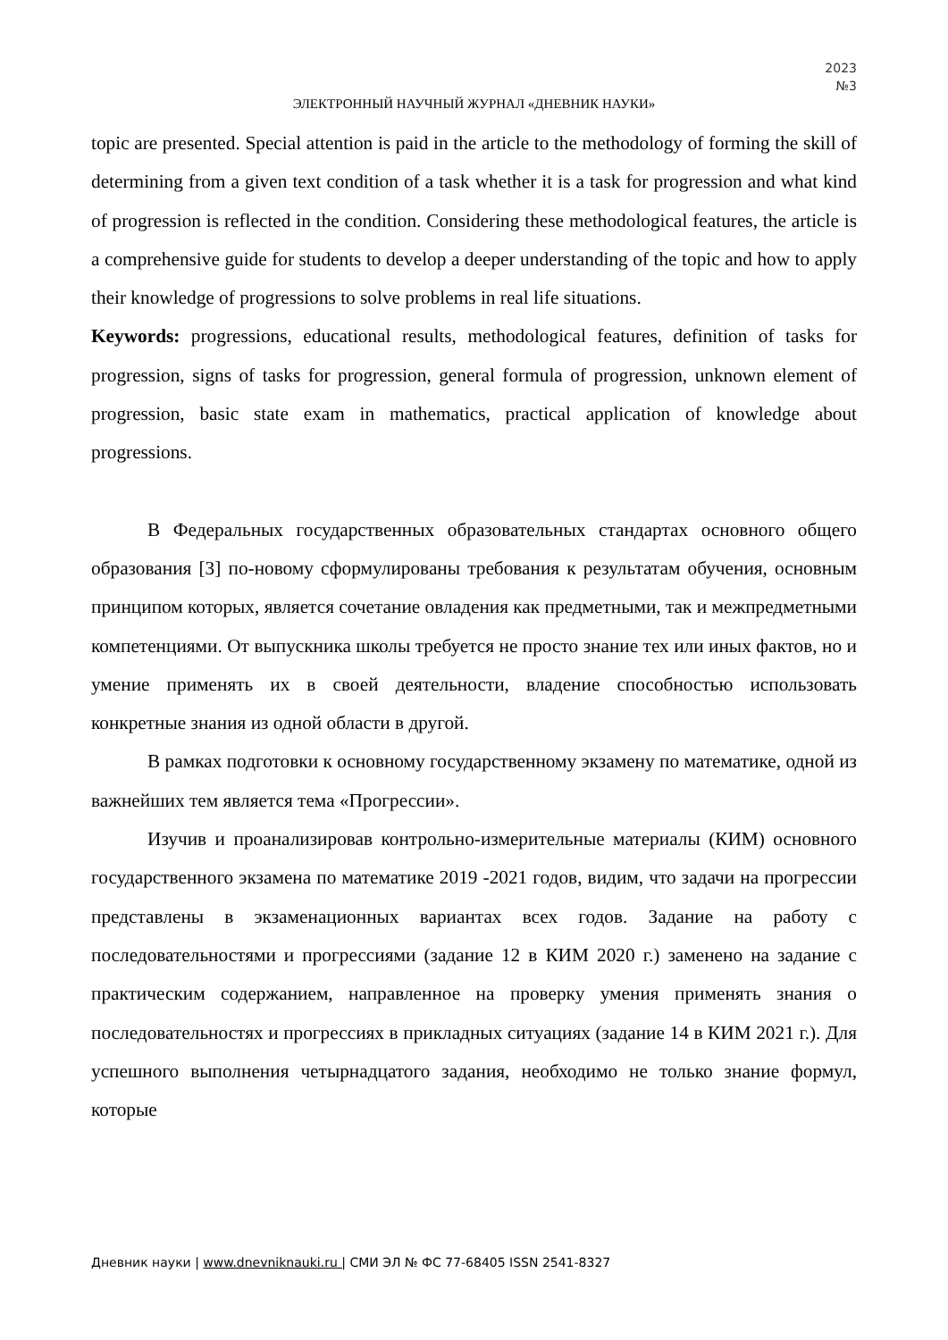2023
№3
ЭЛЕКТРОННЫЙ НАУЧНЫЙ ЖУРНАЛ «ДНЕВНИК НАУКИ»
topic are presented. Special attention is paid in the article to the methodology of forming the skill of determining from a given text condition of a task whether it is a task for progression and what kind of progression is reflected in the condition. Considering these methodological features, the article is a comprehensive guide for students to develop a deeper understanding of the topic and how to apply their knowledge of progressions to solve problems in real life situations.
Keywords: progressions, educational results, methodological features, definition of tasks for progression, signs of tasks for progression, general formula of progression, unknown element of progression, basic state exam in mathematics, practical application of knowledge about progressions.
В Федеральных государственных образовательных стандартах основного общего образования [3] по-новому сформулированы требования к результатам обучения, основным принципом которых, является сочетание овладения как предметными, так и межпредметными компетенциями. От выпускника школы требуется не просто знание тех или иных фактов, но и умение применять их в своей деятельности, владение способностью использовать конкретные знания из одной области в другой.
В рамках подготовки к основному государственному экзамену по математике, одной из важнейших тем является тема «Прогрессии».
Изучив и проанализировав контрольно-измерительные материалы (КИМ) основного государственного экзамена по математике 2019 -2021 годов, видим, что задачи на прогрессии представлены в экзаменационных вариантах всех годов. Задание на работу с последовательностями и прогрессиями (задание 12 в КИМ 2020 г.) заменено на задание с практическим содержанием, направленное на проверку умения применять знания о последовательностях и прогрессиях в прикладных ситуациях (задание 14 в КИМ 2021 г.). Для успешного выполнения четырнадцатого задания, необходимо не только знание формул, которые
Дневник науки | www.dnevniknauki.ru | СМИ ЭЛ № ФС 77-68405 ISSN 2541-8327